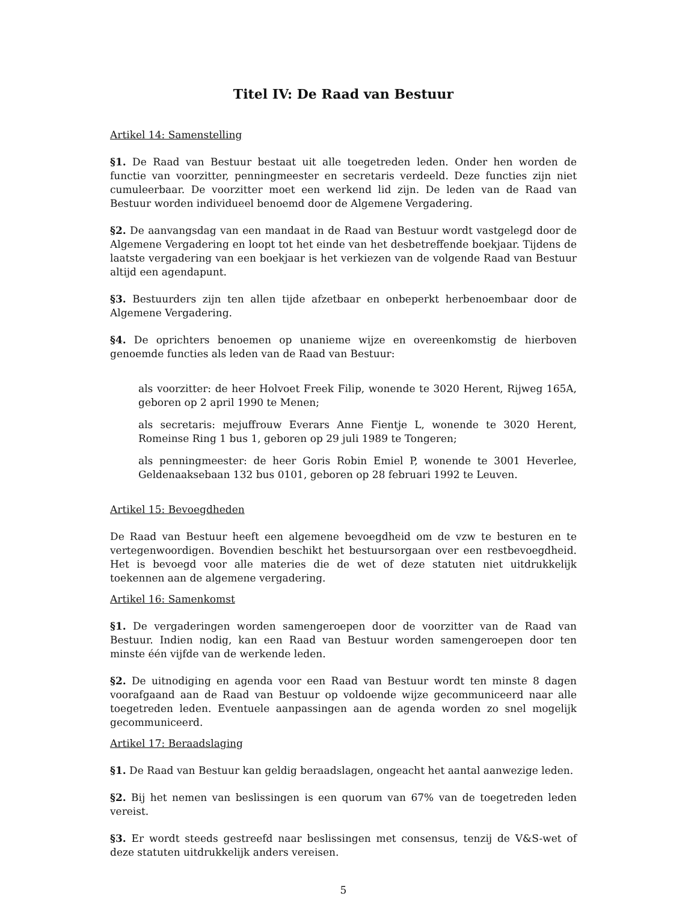Titel IV: De Raad van Bestuur
Artikel 14: Samenstelling
§1. De Raad van Bestuur bestaat uit alle toegetreden leden. Onder hen worden de functie van voorzitter, penningmeester en secretaris verdeeld. Deze functies zijn niet cumuleerbaar. De voorzitter moet een werkend lid zijn. De leden van de Raad van Bestuur worden individueel benoemd door de Algemene Vergadering.
§2. De aanvangsdag van een mandaat in de Raad van Bestuur wordt vastgelegd door de Algemene Vergadering en loopt tot het einde van het desbetreffende boekjaar. Tijdens de laatste vergadering van een boekjaar is het verkiezen van de volgende Raad van Bestuur altijd een agendapunt.
§3. Bestuurders zijn ten allen tijde afzetbaar en onbeperkt herbenoembaar door de Algemene Vergadering.
§4. De oprichters benoemen op unanieme wijze en overeenkomstig de hierboven genoemde functies als leden van de Raad van Bestuur:
als voorzitter: de heer Holvoet Freek Filip, wonende te 3020 Herent, Rijweg 165A, geboren op 2 april 1990 te Menen;
als secretaris: mejuffrouw Everars Anne Fientje L, wonende te 3020 Herent, Romeinse Ring 1 bus 1, geboren op 29 juli 1989 te Tongeren;
als penningmeester: de heer Goris Robin Emiel P, wonende te 3001 Heverlee, Geldenaaksebaan 132 bus 0101, geboren op 28 februari 1992 te Leuven.
Artikel 15: Bevoegdheden
De Raad van Bestuur heeft een algemene bevoegdheid om de vzw te besturen en te vertegenwoordigen. Bovendien beschikt het bestuursorgaan over een restbevoegdheid. Het is bevoegd voor alle materies die de wet of deze statuten niet uitdrukkelijk toekennen aan de algemene vergadering.
Artikel 16: Samenkomst
§1. De vergaderingen worden samengeroepen door de voorzitter van de Raad van Bestuur. Indien nodig, kan een Raad van Bestuur worden samengeroepen door ten minste één vijfde van de werkende leden.
§2. De uitnodiging en agenda voor een Raad van Bestuur wordt ten minste 8 dagen voorafgaand aan de Raad van Bestuur op voldoende wijze gecommuniceerd naar alle toegetreden leden. Eventuele aanpassingen aan de agenda worden zo snel mogelijk gecommuniceerd.
Artikel 17: Beraadslaging
§1. De Raad van Bestuur kan geldig beraadslagen, ongeacht het aantal aanwezige leden.
§2. Bij het nemen van beslissingen is een quorum van 67% van de toegetreden leden vereist.
§3. Er wordt steeds gestreefd naar beslissingen met consensus, tenzij de V&S-wet of deze statuten uitdrukkelijk anders vereisen.
5